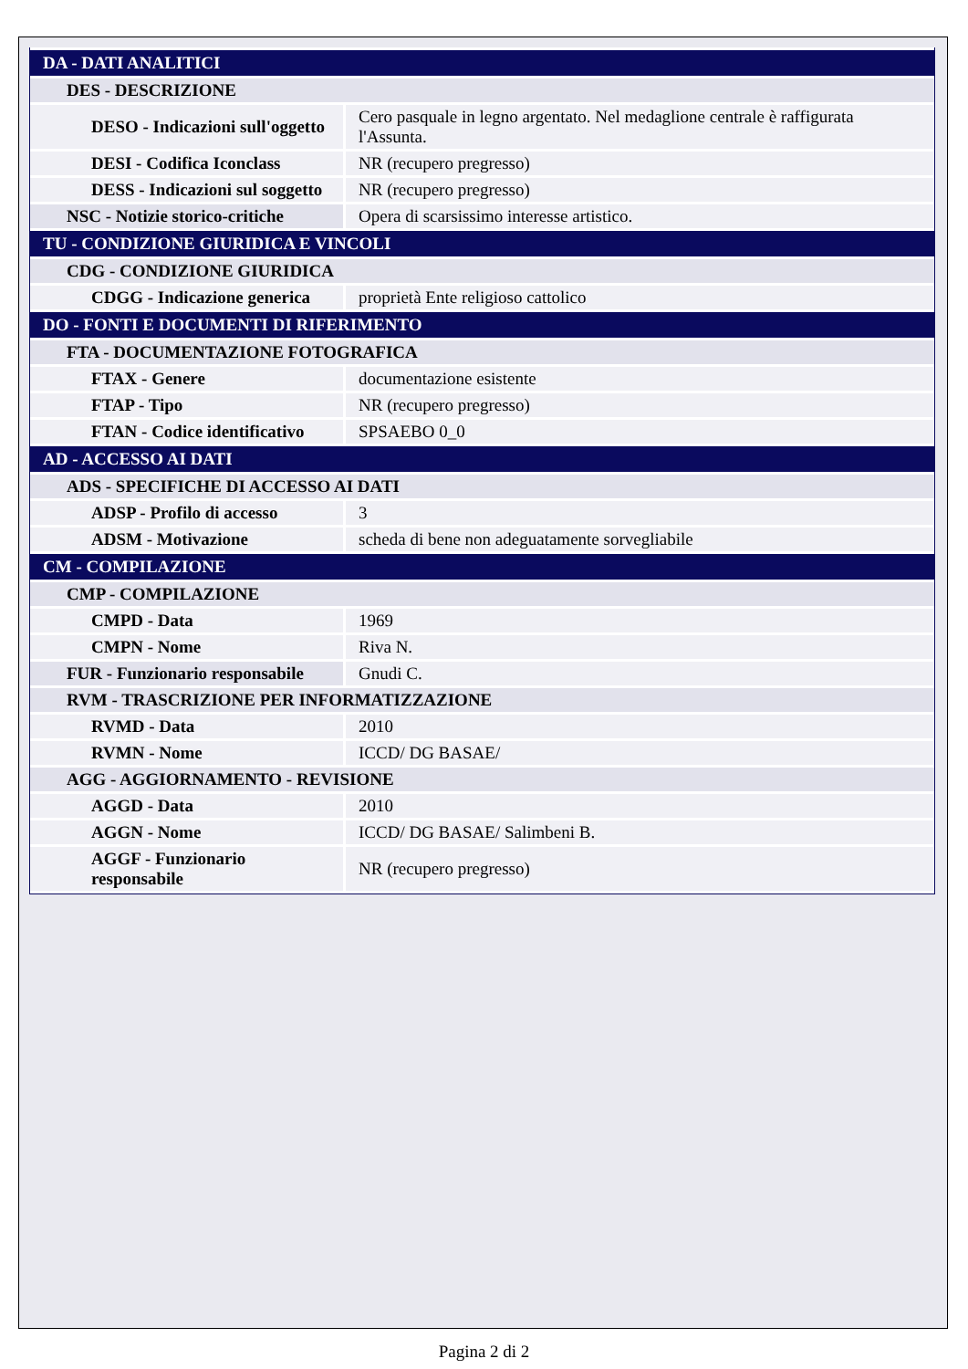| DA - DATI ANALITICI | |
| DES - DESCRIZIONE | |
| DESO - Indicazioni sull'oggetto | Cero pasquale in legno argentato. Nel medaglione centrale è raffigurata l'Assunta. |
| DESI - Codifica Iconclass | NR (recupero pregresso) |
| DESS - Indicazioni sul soggetto | NR (recupero pregresso) |
| NSC - Notizie storico-critiche | Opera di scarsissimo interesse artistico. |
| TU - CONDIZIONE GIURIDICA E VINCOLI | |
| CDG - CONDIZIONE GIURIDICA | |
| CDGG - Indicazione generica | proprietà Ente religioso cattolico |
| DO - FONTI E DOCUMENTI DI RIFERIMENTO | |
| FTA - DOCUMENTAZIONE FOTOGRAFICA | |
| FTAX - Genere | documentazione esistente |
| FTAP - Tipo | NR (recupero pregresso) |
| FTAN - Codice identificativo | SPSAEBO 0_0 |
| AD - ACCESSO AI DATI | |
| ADS - SPECIFICHE DI ACCESSO AI DATI | |
| ADSP - Profilo di accesso | 3 |
| ADSM - Motivazione | scheda di bene non adeguatamente sorvegliabile |
| CM - COMPILAZIONE | |
| CMP - COMPILAZIONE | |
| CMPD - Data | 1969 |
| CMPN - Nome | Riva N. |
| FUR - Funzionario responsabile | Gnudi C. |
| RVM - TRASCRIZIONE PER INFORMATIZZAZIONE | |
| RVMD - Data | 2010 |
| RVMN - Nome | ICCD/ DG BASAE/ |
| AGG - AGGIORNAMENTO - REVISIONE | |
| AGGD - Data | 2010 |
| AGGN - Nome | ICCD/ DG BASAE/ Salimbeni B. |
| AGGF - Funzionario responsabile | NR (recupero pregresso) |
Pagina 2 di 2